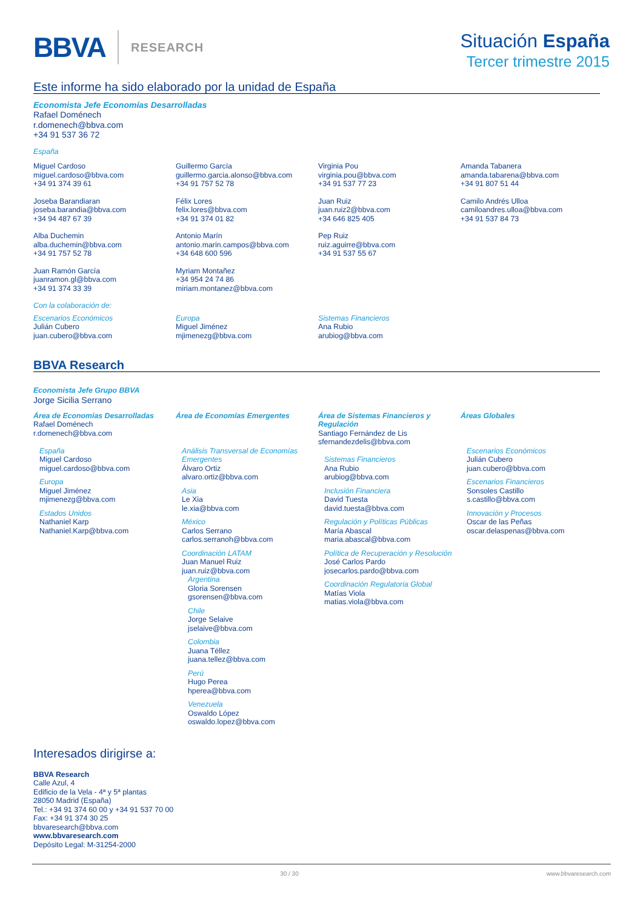BBVA RESEARCH
Situación España
Tercer trimestre 2015
Este informe ha sido elaborado por la unidad de España
Economista Jefe Economías Desarrolladas
Rafael Doménech
r.domenech@bbva.com
+34 91 537 36 72
España
Miguel Cardoso
miguel.cardoso@bbva.com
+34 91 374 39 61
Guillermo García
guillermo.garcia.alonso@bbva.com
+34 91 757 52 78
Virginia Pou
virginia.pou@bbva.com
+34 91 537 77 23
Amanda Tabanera
amanda.tabarena@bbva.com
+34 91 807 51 44
Joseba Barandiaran
joseba.barandia@bbva.com
+34 94 487 67 39
Félix Lores
felix.lores@bbva.com
+34 91 374 01 82
Juan Ruiz
juan.ruiz2@bbva.com
+34 646 825 405
Camilo Andrés Ulloa
camiloandres.ulloa@bbva.com
+34 91 537 84 73
Alba Duchemin
alba.duchemin@bbva.com
+34 91 757 52 78
Antonio Marín
antonio.marin.campos@bbva.com
+34 648 600 596
Pep Ruiz
ruiz.aguirre@bbva.com
+34 91 537 55 67
Juan Ramón García
juanramon.gl@bbva.com
+34 91 374 33 39
Myriam Montañez
+34 954 24 74 86
miriam.montanez@bbva.com
Con la colaboración de:
Escenarios Económicos
Julián Cubero
juan.cubero@bbva.com
Europa
Miguel Jiménez
mjimenezg@bbva.com
Sistemas Financieros
Ana Rubio
arubiog@bbva.com
BBVA Research
Economista Jefe Grupo BBVA
Jorge Sicilia Serrano
Área de Economías Desarrolladas
Rafael Doménech
r.domenech@bbva.com
España
Miguel Cardoso
miguel.cardoso@bbva.com
Europa
Miguel Jiménez
mjimenezg@bbva.com
Estados Unidos
Nathaniel Karp
Nathaniel.Karp@bbva.com
Área de Economías Emergentes
Análisis Transversal de Economías Emergentes
Álvaro Ortiz
alvaro.ortiz@bbva.com
Asia
Le Xia
le.xia@bbva.com
México
Carlos Serrano
carlos.serranoh@bbva.com
Coordinación LATAM
Juan Manuel Ruiz
juan.ruiz@bbva.com
Argentina
Gloria Sorensen
gsorensen@bbva.com
Chile
Jorge Selaive
jselaive@bbva.com
Colombia
Juana Téllez
juana.tellez@bbva.com
Perú
Hugo Perea
hperea@bbva.com
Venezuela
Oswaldo López
oswaldo.lopez@bbva.com
Área de Sistemas Financieros y Regulación
Santiago Fernández de Lis
sfernandezdelis@bbva.com
Sistemas Financieros
Ana Rubio
arubiog@bbva.com
Inclusión Financiera
David Tuesta
david.tuesta@bbva.com
Regulación y Políticas Públicas
María Abascal
maria.abascal@bbva.com
Política de Recuperación y Resolución
José Carlos Pardo
josecarlos.pardo@bbva.com
Coordinación Regulatoria Global
Matías Viola
matias.viola@bbva.com
Áreas Globales
Escenarios Económicos
Julián Cubero
juan.cubero@bbva.com
Escenarios Financieros
Sonsoles Castillo
s.castillo@bbva.com
Innovación y Procesos
Oscar de las Peñas
oscar.delaspenas@bbva.com
Interesados dirigirse a:
BBVA Research
Calle Azul, 4
Edificio de la Vela - 4ª y 5ª plantas
28050 Madrid (España)
Tel.: +34 91 374 60 00 y +34 91 537 70 00
Fax: +34 91 374 30 25
bbvaresearch@bbva.com
www.bbvaresearch.com
Depósito Legal: M-31254-2000
30 / 30 www.bbvaresearch.com